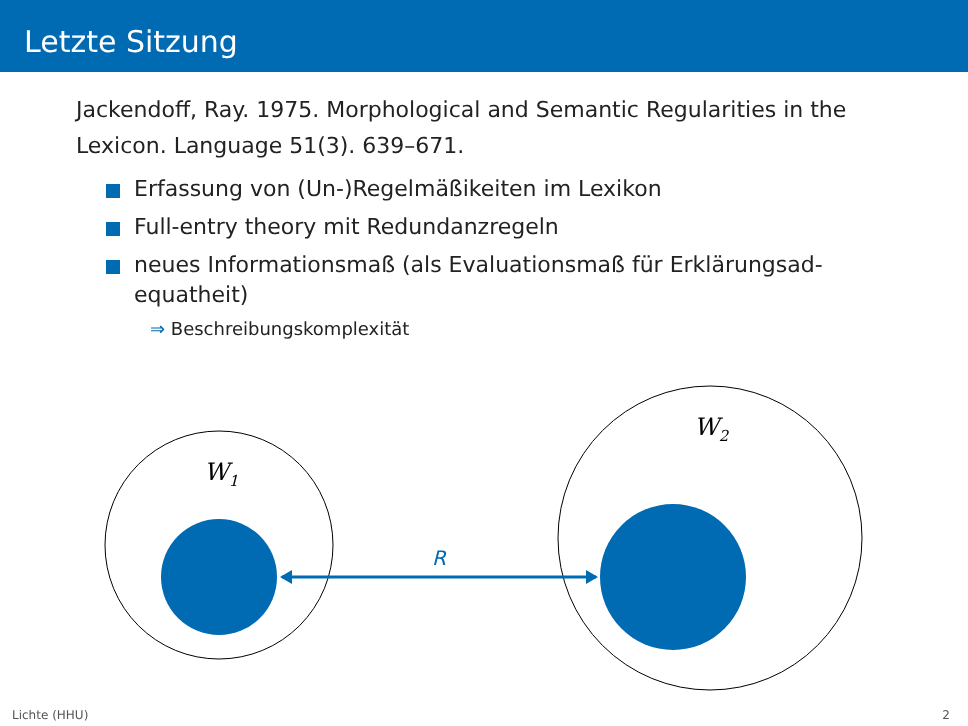Letzte Sitzung
Jackendoff, Ray. 1975. Morphological and Semantic Regularities in the Lexicon. Language 51(3). 639–671.
Erfassung von (Un-)Regelmäßikeiten im Lexikon
Full-entry theory mit Redundanzregeln
neues Informationsmaß (als Evaluationsmaß für Erklärungsad­equatheit)
⇒ Beschreibungskomplexität
W1
W2
R
Lichte (HHU) 2